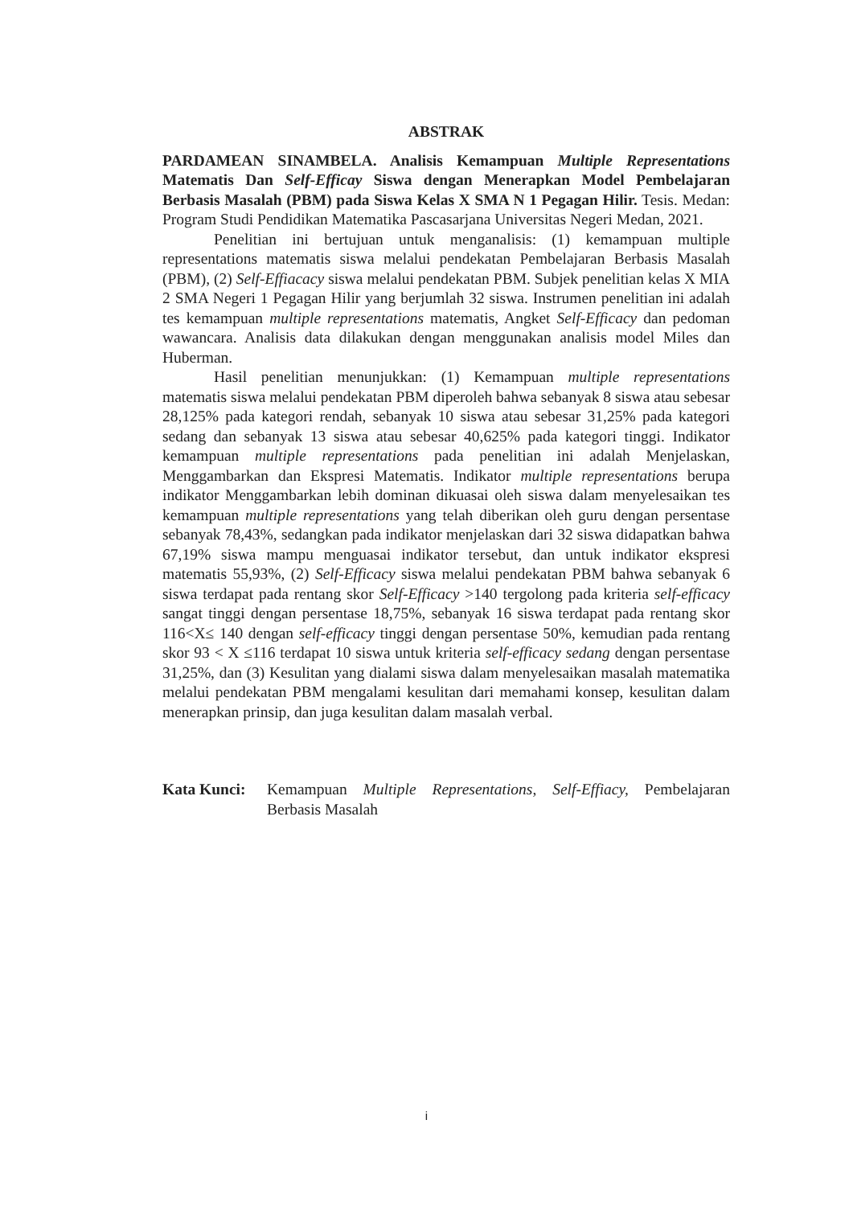ABSTRAK
PARDAMEAN SINAMBELA. Analisis Kemampuan Multiple Representations Matematis Dan Self-Efficay Siswa dengan Menerapkan Model Pembelajaran Berbasis Masalah (PBM) pada Siswa Kelas X SMA N 1 Pegagan Hilir. Tesis. Medan: Program Studi Pendidikan Matematika Pascasarjana Universitas Negeri Medan, 2021.
Penelitian ini bertujuan untuk menganalisis: (1) kemampuan multiple representations matematis siswa melalui pendekatan Pembelajaran Berbasis Masalah (PBM), (2) Self-Effiacacy siswa melalui pendekatan PBM. Subjek penelitian kelas X MIA 2 SMA Negeri 1 Pegagan Hilir yang berjumlah 32 siswa. Instrumen penelitian ini adalah tes kemampuan multiple representations matematis, Angket Self-Efficacy dan pedoman wawancara. Analisis data dilakukan dengan menggunakan analisis model Miles dan Huberman.
Hasil penelitian menunjukkan: (1) Kemampuan multiple representations matematis siswa melalui pendekatan PBM diperoleh bahwa sebanyak 8 siswa atau sebesar 28,125% pada kategori rendah, sebanyak 10 siswa atau sebesar 31,25% pada kategori sedang dan sebanyak 13 siswa atau sebesar 40,625% pada kategori tinggi. Indikator kemampuan multiple representations pada penelitian ini adalah Menjelaskan, Menggambarkan dan Ekspresi Matematis. Indikator multiple representations berupa indikator Menggambarkan lebih dominan dikuasai oleh siswa dalam menyelesaikan tes kemampuan multiple representations yang telah diberikan oleh guru dengan persentase sebanyak 78,43%, sedangkan pada indikator menjelaskan dari 32 siswa didapatkan bahwa 67,19% siswa mampu menguasai indikator tersebut, dan untuk indikator ekspresi matematis 55,93%, (2) Self-Efficacy siswa melalui pendekatan PBM bahwa sebanyak 6 siswa terdapat pada rentang skor Self-Efficacy >140 tergolong pada kriteria self-efficacy sangat tinggi dengan persentase 18,75%, sebanyak 16 siswa terdapat pada rentang skor 116<X≤ 140 dengan self-efficacy tinggi dengan persentase 50%, kemudian pada rentang skor 93 < X ≤116 terdapat 10 siswa untuk kriteria self-efficacy sedang dengan persentase 31,25%, dan (3) Kesulitan yang dialami siswa dalam menyelesaikan masalah matematika melalui pendekatan PBM mengalami kesulitan dari memahami konsep, kesulitan dalam menerapkan prinsip, dan juga kesulitan dalam masalah verbal.
Kata Kunci: Kemampuan Multiple Representations, Self-Effiacy, Pembelajaran Berbasis Masalah
i